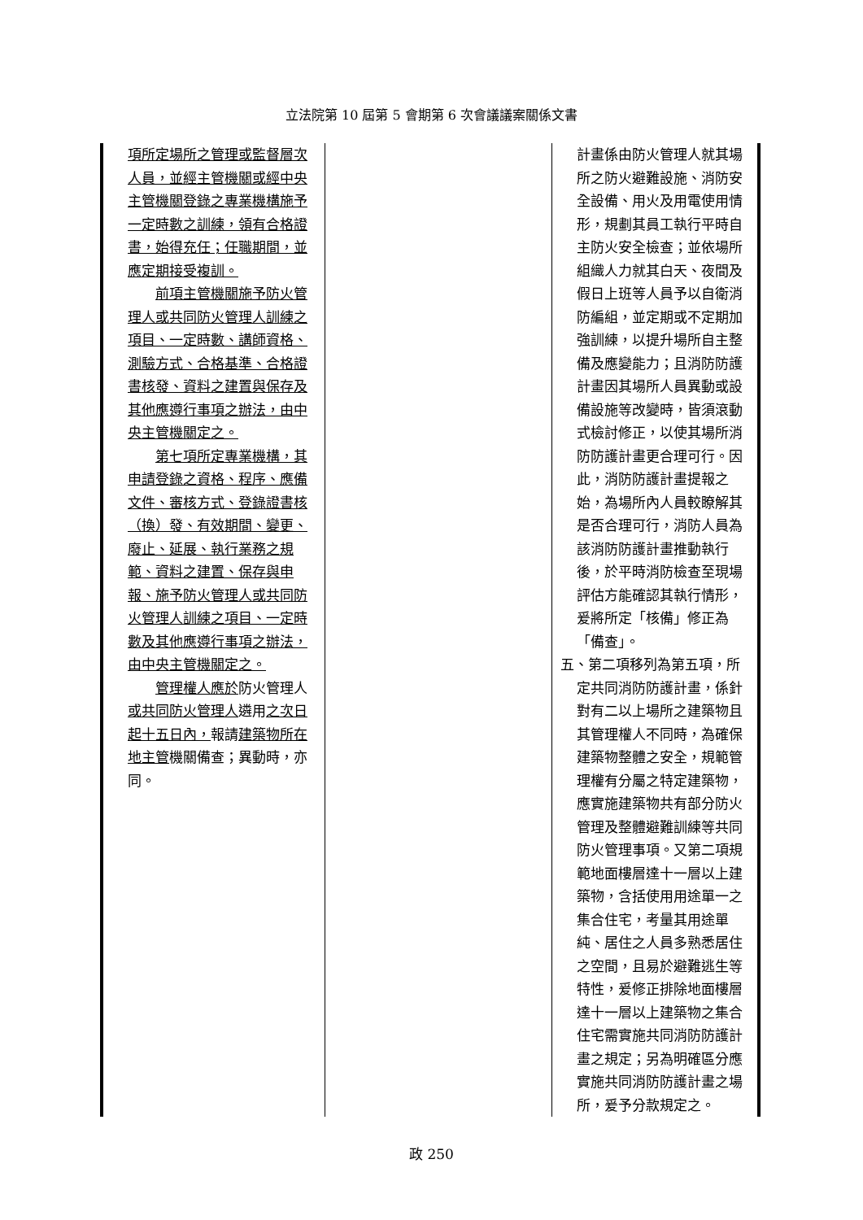立法院第 10 屆第 5 會期第 6 次會議議案關係文書
| 項所定場所之管理或監督層次人員，並經主管機關或經中央主管機關登錄之專業機構施予一定時數之訓練，領有合格證書，始得充任；任職期間，並應定期接受複訓。 前項主管機關施予防火管理人或共同防火管理人訓練之項目、一定時數、講師資格、測驗方式、合格基準、合格證書核發、資料之建置與保存及其他應遵行事項之辦法，由中央主管機關定之。 第七項所定專業機構，其申請登錄之資格、程序、應備文件、審核方式、登錄證書核（換）發、有效期間、變更、廢止、延展、執行業務之規範、資料之建置、保存與申報、施予防火管理人或共同防火管理人訓練之項目、一定時數及其他應遵行事項之辦法，由中央主管機關定之。 管理權人應於 防火管理人 或共同防火管理人 遴用 之次日起十五日內， 報請 建築物所在地主管 機關備查；異動時，亦同。 | | 計畫係由防火管理人就其場所之防火避難設施、消防安全設備、用火及用電使用情形，規劃其員工執行平時自主防火安全檢查；並依場所組織人力就其白天、夜間及假日上班等人員予以自衛消防編組，並定期或不定期加強訓練，以提升場所自主整備及應變能力；且消防防護計畫因其場所人員異動或設備設施等改變時，皆須滾動式檢討修正，以使其場所消防防護計畫更合理可行。因此，消防防護計畫提報之始，為場所內人員較瞭解其是否合理可行，消防人員為該消防防護計畫推動執行後，於平時消防檢查至現場評估方能確認其執行情形，爰將所定「核備」修正為「備查」。 五、第二項移列為第五項，所定共同消防防護計畫，係針對有二以上場所之建築物且其管理權人不同時，為確保建築物整體之安全，規範管理權有分屬之特定建築物，應實施建築物共有部分防火管理及整體避難訓練等共同防火管理事項。又第二項規範地面樓層達十一層以上建築物，含括使用用途單一之集合住宅，考量其用途單純、居住之人員多熟悉居住之空間，且易於避難逃生等特性，爰修正排除地面樓層達十一層以上建築物之集合住宅需實施共同消防防護計畫之規定；另為明確區分應實施共同消防防護計畫之場所，爰予分款規定之。 |
政 250